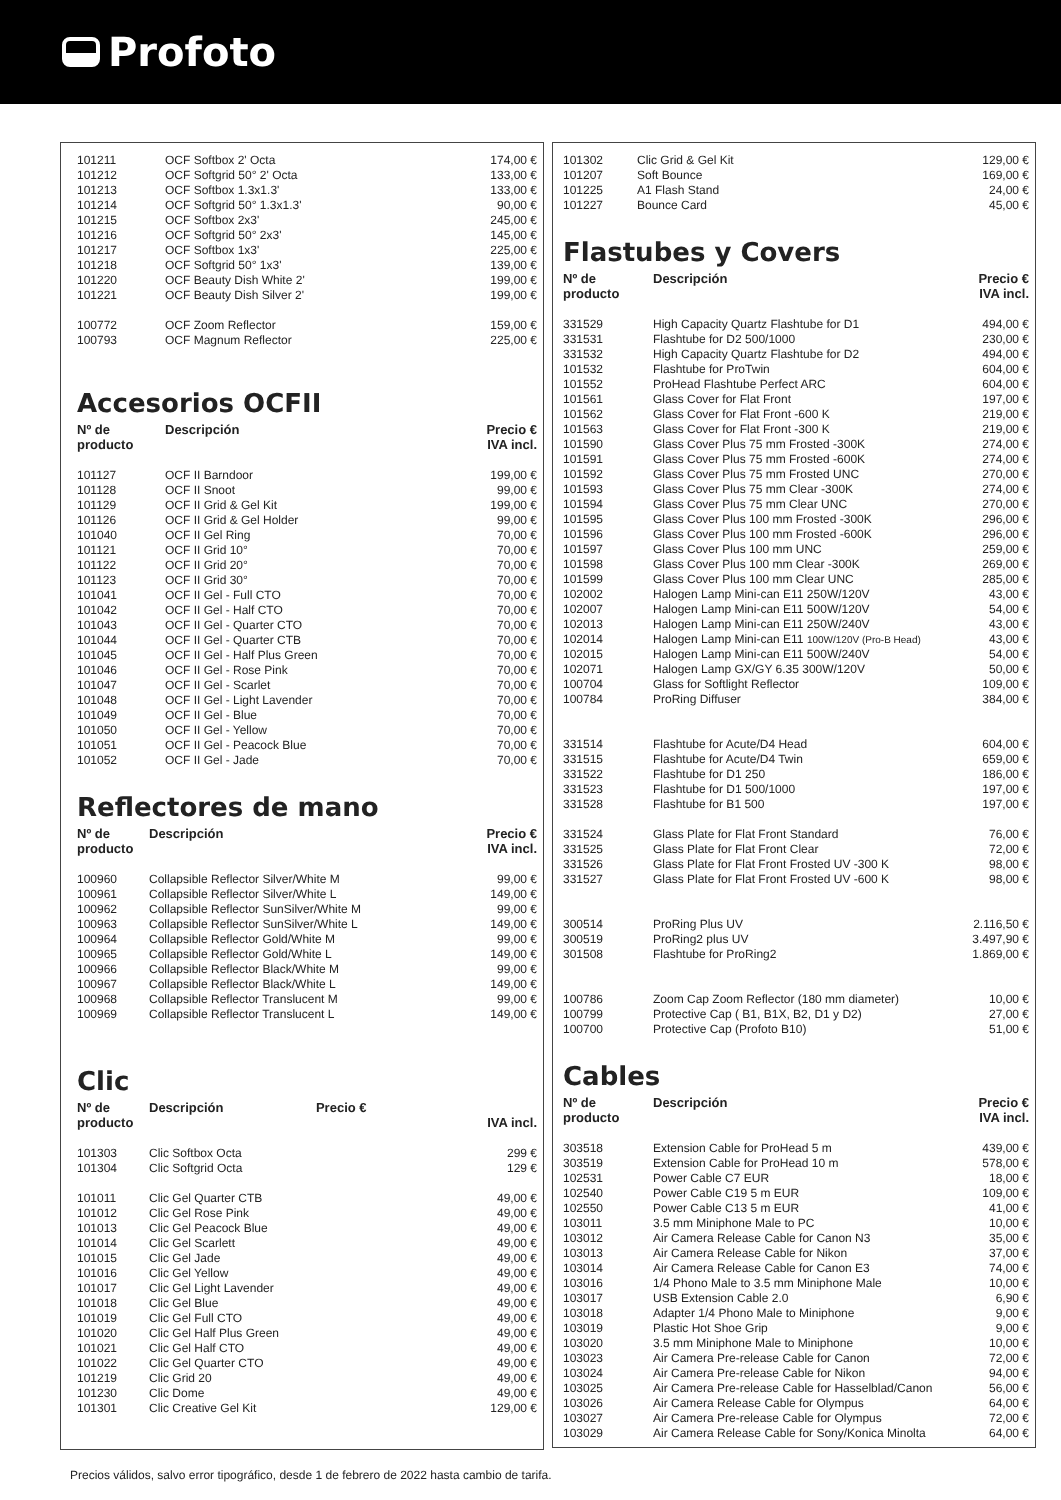Profoto
| 101211 | OCF Softbox 2' Octa | 174,00 € |
| 101212 | OCF Softgrid 50° 2' Octa | 133,00 € |
| 101213 | OCF Softbox 1.3x1.3' | 133,00 € |
| 101214 | OCF Softgrid 50° 1.3x1.3' | 90,00 € |
| 101215 | OCF Softbox 2x3' | 245,00 € |
| 101216 | OCF Softgrid 50° 2x3' | 145,00 € |
| 101217 | OCF Softbox 1x3' | 225,00 € |
| 101218 | OCF Softgrid 50° 1x3' | 139,00 € |
| 101220 | OCF Beauty Dish White 2' | 199,00 € |
| 101221 | OCF Beauty Dish Silver 2' | 199,00 € |
| 100772 | OCF Zoom Reflector | 159,00 € |
| 100793 | OCF Magnum Reflector | 225,00 € |
Accesorios OCFII
| Nº de producto | Descripción | Precio € IVA incl. |
| --- | --- | --- |
| 101127 | OCF II Barndoor | 199,00 € |
| 101128 | OCF II Snoot | 99,00 € |
| 101129 | OCF II Grid & Gel Kit | 199,00 € |
| 101126 | OCF II Grid & Gel Holder | 99,00 € |
| 101040 | OCF II Gel Ring | 70,00 € |
| 101121 | OCF II Grid 10° | 70,00 € |
| 101122 | OCF II Grid 20° | 70,00 € |
| 101123 | OCF II Grid 30° | 70,00 € |
| 101041 | OCF II Gel - Full CTO | 70,00 € |
| 101042 | OCF II Gel - Half CTO | 70,00 € |
| 101043 | OCF II Gel - Quarter CTO | 70,00 € |
| 101044 | OCF II Gel - Quarter CTB | 70,00 € |
| 101045 | OCF II Gel - Half Plus Green | 70,00 € |
| 101046 | OCF II Gel - Rose Pink | 70,00 € |
| 101047 | OCF II Gel - Scarlet | 70,00 € |
| 101048 | OCF II Gel - Light Lavender | 70,00 € |
| 101049 | OCF II Gel - Blue | 70,00 € |
| 101050 | OCF II Gel - Yellow | 70,00 € |
| 101051 | OCF II Gel - Peacock Blue | 70,00 € |
| 101052 | OCF II Gel - Jade | 70,00 € |
Reflectores de mano
| Nº de producto | Descripción | Precio € IVA incl. |
| --- | --- | --- |
| 100960 | Collapsible Reflector Silver/White M | 99,00 € |
| 100961 | Collapsible Reflector Silver/White L | 149,00 € |
| 100962 | Collapsible Reflector SunSilver/White M | 99,00 € |
| 100963 | Collapsible Reflector SunSilver/White L | 149,00 € |
| 100964 | Collapsible Reflector Gold/White M | 99,00 € |
| 100965 | Collapsible Reflector Gold/White L | 149,00 € |
| 100966 | Collapsible Reflector Black/White M | 99,00 € |
| 100967 | Collapsible Reflector Black/White L | 149,00 € |
| 100968 | Collapsible Reflector Translucent M | 99,00 € |
| 100969 | Collapsible Reflector Translucent L | 149,00 € |
Clic
| Nº de producto | Descripción | Precio € | IVA incl. |
| --- | --- | --- | --- |
| 101303 | Clic Softbox Octa | | 299 € |
| 101304 | Clic Softgrid Octa | | 129 € |
| 101011 | Clic Gel Quarter CTB | | 49,00 € |
| 101012 | Clic Gel Rose Pink | | 49,00 € |
| 101013 | Clic Gel Peacock Blue | | 49,00 € |
| 101014 | Clic Gel Scarlett | | 49,00 € |
| 101015 | Clic Gel Jade | | 49,00 € |
| 101016 | Clic Gel Yellow | | 49,00 € |
| 101017 | Clic Gel Light Lavender | | 49,00 € |
| 101018 | Clic Gel Blue | | 49,00 € |
| 101019 | Clic Gel Full CTO | | 49,00 € |
| 101020 | Clic Gel Half Plus Green | | 49,00 € |
| 101021 | Clic Gel Half CTO | | 49,00 € |
| 101022 | Clic Gel Quarter CTO | | 49,00 € |
| 101219 | Clic Grid 20 | | 49,00 € |
| 101230 | Clic Dome | | 49,00 € |
| 101301 | Clic Creative Gel Kit | | 129,00 € |
| 101302 | Clic Grid & Gel Kit | 129,00 € |
| 101207 | Soft Bounce | 169,00 € |
| 101225 | A1 Flash Stand | 24,00 € |
| 101227 | Bounce Card | 45,00 € |
Flastubes y Covers
| Nº de producto | Descripción | Precio € IVA incl. |
| --- | --- | --- |
| 331529 | High Capacity Quartz Flashtube for D1 | 494,00 € |
| 331531 | Flashtube for D2 500/1000 | 230,00 € |
| 331532 | High Capacity Quartz Flashtube for D2 | 494,00 € |
| 101532 | Flashtube for ProTwin | 604,00 € |
| 101552 | ProHead Flashtube Perfect ARC | 604,00 € |
| 101561 | Glass Cover for Flat Front | 197,00 € |
| 101562 | Glass Cover for Flat Front -600 K | 219,00 € |
| 101563 | Glass Cover for Flat Front -300 K | 219,00 € |
| 101590 | Glass Cover Plus 75 mm Frosted -300K | 274,00 € |
| 101591 | Glass Cover Plus 75 mm Frosted -600K | 274,00 € |
| 101592 | Glass Cover Plus 75 mm Frosted UNC | 270,00 € |
| 101593 | Glass Cover Plus 75 mm Clear -300K | 274,00 € |
| 101594 | Glass Cover Plus 75 mm Clear UNC | 270,00 € |
| 101595 | Glass Cover Plus 100 mm Frosted -300K | 296,00 € |
| 101596 | Glass Cover Plus 100 mm Frosted -600K | 296,00 € |
| 101597 | Glass Cover Plus 100 mm UNC | 259,00 € |
| 101598 | Glass Cover Plus 100 mm Clear -300K | 269,00 € |
| 101599 | Glass Cover Plus 100 mm Clear UNC | 285,00 € |
| 102002 | Halogen Lamp Mini-can E11 250W/120V | 43,00 € |
| 102007 | Halogen Lamp Mini-can E11 500W/120V | 54,00 € |
| 102013 | Halogen Lamp Mini-can E11 250W/240V | 43,00 € |
| 102014 | Halogen Lamp Mini-can E11 100W/120V (Pro-B Head) | 43,00 € |
| 102015 | Halogen Lamp Mini-can E11 500W/240V | 54,00 € |
| 102071 | Halogen Lamp GX/GY 6.35 300W/120V | 50,00 € |
| 100704 | Glass for Softlight Reflector | 109,00 € |
| 100784 | ProRing Diffuser | 384,00 € |
| 331514 | Flashtube for Acute/D4 Head | 604,00 € |
| 331515 | Flashtube for Acute/D4 Twin | 659,00 € |
| 331522 | Flashtube for D1 250 | 186,00 € |
| 331523 | Flashtube for D1 500/1000 | 197,00 € |
| 331528 | Flashtube for B1 500 | 197,00 € |
| 331524 | Glass Plate for Flat Front Standard | 76,00 € |
| 331525 | Glass Plate for Flat Front Clear | 72,00 € |
| 331526 | Glass Plate for Flat Front Frosted UV -300 K | 98,00 € |
| 331527 | Glass Plate for Flat Front Frosted UV -600 K | 98,00 € |
| 300514 | ProRing Plus UV | 2.116,50 € |
| 300519 | ProRing2 plus UV | 3.497,90 € |
| 301508 | Flashtube for ProRing2 | 1.869,00 € |
| 100786 | Zoom Cap Zoom Reflector (180 mm diameter) | 10,00 € |
| 100799 | Protective Cap ( B1, B1X, B2, D1 y D2) | 27,00 € |
| 100700 | Protective Cap (Profoto B10) | 51,00 € |
Cables
| Nº de producto | Descripción | Precio € IVA incl. |
| --- | --- | --- |
| 303518 | Extension Cable for ProHead 5 m | 439,00 € |
| 303519 | Extension Cable for ProHead 10 m | 578,00 € |
| 102531 | Power Cable C7 EUR | 18,00 € |
| 102540 | Power Cable C19 5 m EUR | 109,00 € |
| 102550 | Power Cable C13 5 m EUR | 41,00 € |
| 103011 | 3.5 mm Miniphone Male to PC | 10,00 € |
| 103012 | Air Camera Release Cable for Canon N3 | 35,00 € |
| 103013 | Air Camera Release Cable for Nikon | 37,00 € |
| 103014 | Air Camera Release Cable for Canon E3 | 74,00 € |
| 103016 | 1/4 Phono Male to 3.5 mm Miniphone Male | 10,00 € |
| 103017 | USB Extension Cable 2.0 | 6,90 € |
| 103018 | Adapter 1/4 Phono Male to Miniphone | 9,00 € |
| 103019 | Plastic Hot Shoe Grip | 9,00 € |
| 103020 | 3.5 mm Miniphone Male to Miniphone | 10,00 € |
| 103023 | Air Camera Pre-release Cable for Canon | 72,00 € |
| 103024 | Air Camera Pre-release Cable for Nikon | 94,00 € |
| 103025 | Air Camera Pre-release Cable for Hasselblad/Canon | 56,00 € |
| 103026 | Air Camera Release Cable for Olympus | 64,00 € |
| 103027 | Air Camera Pre-release Cable for Olympus | 72,00 € |
| 103029 | Air Camera Release Cable for Sony/Konica Minolta | 64,00 € |
Precios válidos, salvo error tipográfico, desde 1 de febrero de 2022 hasta cambio de tarifa.